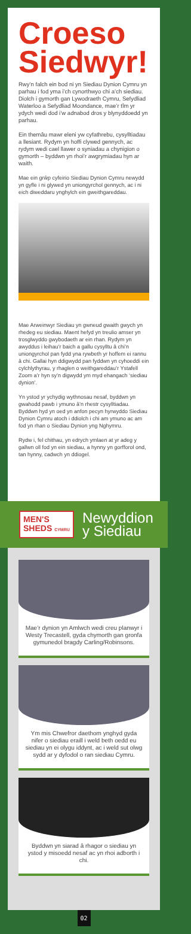Croeso Siedwyr!
Rwy’n falch ein bod ni yn Siediau Dynion Cymru yn parhau i fod yma i’ch cynorthwyo chi a’ch siediau. Diolch i gymorth gan Lywodraeth Cymru, Sefydliad Waterloo a Sefydliad Moondance, mae’r tîm yr ydych wedi dod i’w adnabod dros y blynyddoedd yn parhau.
Ein themâu mawr eleni yw cyfathrebu, cysylltiadau a llesiant. Rydym yn hoffi clywed gennych, ac rydym wedi cael llawer o syniadau a chynigion o gymorth – byddwn yn rhoi’r awgrymiadau hyn ar waith.
Mae ein grŵp cyfeirio Siediau Dynion Cymru newydd yn gyfle i ni glywed yn uniongyrchol gennych, ac i ni eich diweddaru ynghylch ein gweithgareddau.
Mae Arweinwyr Siediau yn gwneud gwaith gwych yn rhedeg eu siediau. Maent hefyd yn treulio amser yn trosglwyddo gwybodaeth ar ein rhan. Rydym yn awyddus i leihau’r baich a gallu cysylltu â chi’n uniongyrchol pan fydd yna rywbeth yr hoffem ei rannu â chi. Gallai hyn ddigwydd pan fyddwn yn cyhoeddi ein cylchlythyrau, y rhaglen o weithgareddau’r Ystafell Zoom a’r hyn sy’n digwydd ym myd ehangach ‘siediau dynion’.
Yn ystod yr ychydig wythnosau nesaf, byddwn yn gwahodd pawb i ymuno â’n rhestr cysylltiadau. Byddwn hyd yn oed yn anfon pecyn hyrwyddo Siediau Dynion Cymru atoch i ddiolch i chi am ymuno ac am fod yn rhan o Siediau Dynion yng Nghymru.
Rydw i, fel chithau, yn edrych ymlaen at yr adeg y gallwn oll fod yn ein siediau, a hynny yn gorfforol ond, tan hynny, cadwch yn ddiogel.
MEN'S
SHEDS CYMRU
Newyddion
y Siediau
Mae’r dynion yn Amlwch wedi creu planwyr i Westy Trecastell, gyda chymorth gan gronfa gymunedol bragdy Carling/Robinsons.
Ym mis Chwefror daethom ynghyd gyda nifer o siediau eraill i weld beth oedd eu siediau yn ei olygu iddynt, ac i weld sut olwg sydd ar y dyfodol o ran siediau Cymru.
Byddwn yn siarad â rhagor o siediau yn ystod y misoedd nesaf ac yn rhoi adborth i chi.
02